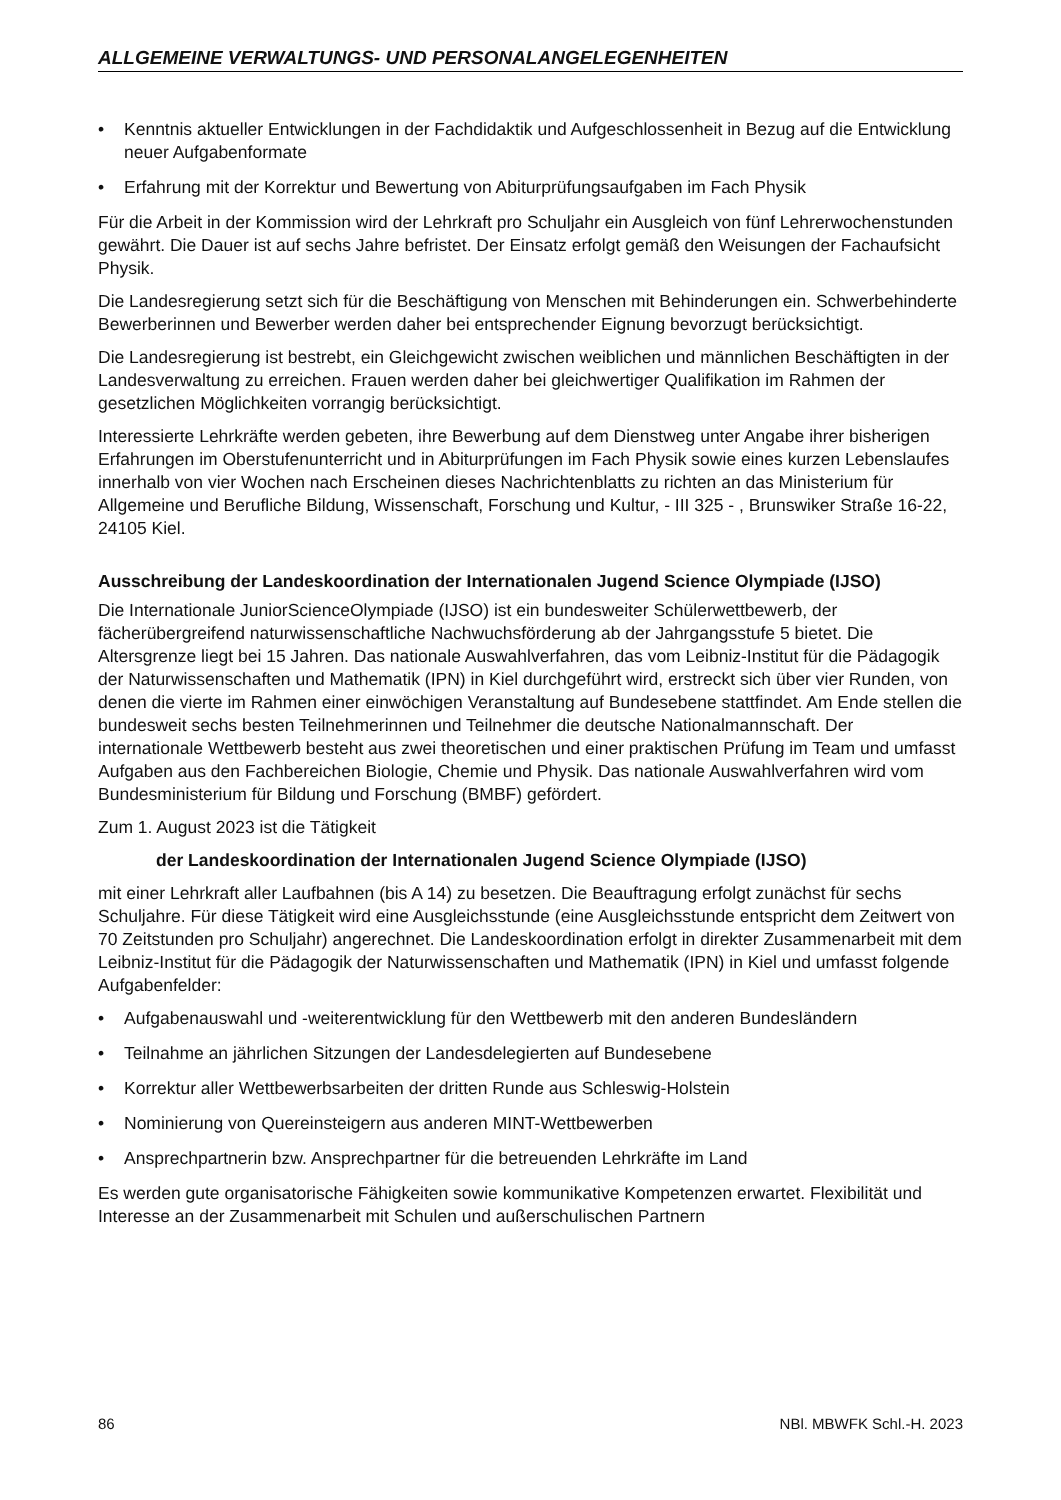ALLGEMEINE VERWALTUNGS- UND PERSONALANGELEGENHEITEN
• Kenntnis aktueller Entwicklungen in der Fachdidaktik und Aufgeschlossenheit in Bezug auf die Entwicklung neuer Aufgabenformate
• Erfahrung mit der Korrektur und Bewertung von Abiturprüfungsaufgaben im Fach Physik
Für die Arbeit in der Kommission wird der Lehrkraft pro Schuljahr ein Ausgleich von fünf Lehrerwochenstunden gewährt. Die Dauer ist auf sechs Jahre befristet. Der Einsatz erfolgt gemäß den Weisungen der Fachaufsicht Physik.
Die Landesregierung setzt sich für die Beschäftigung von Menschen mit Behinderungen ein. Schwerbehinderte Bewerberinnen und Bewerber werden daher bei entsprechender Eignung bevorzugt berücksichtigt.
Die Landesregierung ist bestrebt, ein Gleichgewicht zwischen weiblichen und männlichen Beschäftigten in der Landesverwaltung zu erreichen. Frauen werden daher bei gleichwertiger Qualifikation im Rahmen der gesetzlichen Möglichkeiten vorrangig berücksichtigt.
Interessierte Lehrkräfte werden gebeten, ihre Bewerbung auf dem Dienstweg unter Angabe ihrer bisherigen Erfahrungen im Oberstufenunterricht und in Abiturprüfungen im Fach Physik sowie eines kurzen Lebenslaufes innerhalb von vier Wochen nach Erscheinen dieses Nachrichtenblatts zu richten an das Ministerium für Allgemeine und Berufliche Bildung, Wissenschaft, Forschung und Kultur, - III 325 - , Brunswiker Straße 16-22, 24105 Kiel.
Ausschreibung der Landeskoordination der Internationalen Jugend Science Olympiade (IJSO)
Die Internationale JuniorScienceOlympiade (IJSO) ist ein bundesweiter Schülerwettbewerb, der fächerübergreifend naturwissenschaftliche Nachwuchsförderung ab der Jahrgangsstufe 5 bietet. Die Altersgrenze liegt bei 15 Jahren. Das nationale Auswahlverfahren, das vom Leibniz-Institut für die Pädagogik der Naturwissenschaften und Mathematik (IPN) in Kiel durchgeführt wird, erstreckt sich über vier Runden, von denen die vierte im Rahmen einer einwöchigen Veranstaltung auf Bundesebene stattfindet. Am Ende stellen die bundesweit sechs besten Teilnehmerinnen und Teilnehmer die deutsche Nationalmannschaft. Der internationale Wettbewerb besteht aus zwei theoretischen und einer praktischen Prüfung im Team und umfasst Aufgaben aus den Fachbereichen Biologie, Chemie und Physik. Das nationale Auswahlverfahren wird vom Bundesministerium für Bildung und Forschung (BMBF) gefördert.
Zum 1. August 2023 ist die Tätigkeit
der Landeskoordination der Internationalen Jugend Science Olympiade (IJSO)
mit einer Lehrkraft aller Laufbahnen (bis A 14) zu besetzen. Die Beauftragung erfolgt zunächst für sechs Schuljahre. Für diese Tätigkeit wird eine Ausgleichsstunde (eine Ausgleichsstunde entspricht dem Zeitwert von 70 Zeitstunden pro Schuljahr) angerechnet. Die Landeskoordination erfolgt in direkter Zusammenarbeit mit dem Leibniz-Institut für die Pädagogik der Naturwissenschaften und Mathematik (IPN) in Kiel und umfasst folgende Aufgabenfelder:
• Aufgabenauswahl und -weiterentwicklung für den Wettbewerb mit den anderen Bundesländern
• Teilnahme an jährlichen Sitzungen der Landesdelegierten auf Bundesebene
• Korrektur aller Wettbewerbsarbeiten der dritten Runde aus Schleswig-Holstein
• Nominierung von Quereinsteigern aus anderen MINT-Wettbewerben
• Ansprechpartnerin bzw. Ansprechpartner für die betreuenden Lehrkräfte im Land
Es werden gute organisatorische Fähigkeiten sowie kommunikative Kompetenzen erwartet. Flexibilität und Interesse an der Zusammenarbeit mit Schulen und außerschulischen Partnern
86 NBl. MBWFK Schl.-H. 2023